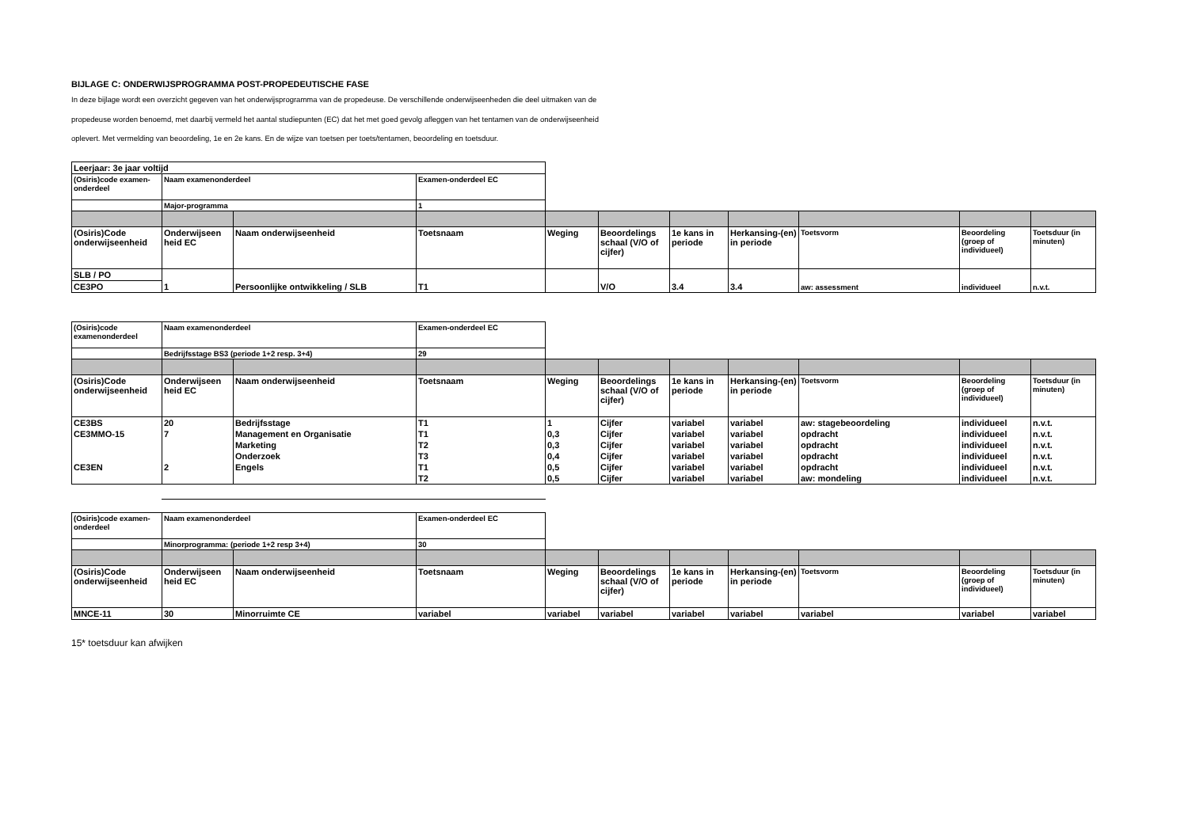BIJLAGE C: ONDERWIJSPROGRAMMA POST-PROPEDEUTISCHE FASE
In deze bijlage wordt een overzicht gegeven van het onderwijsprogramma van de propedeuse. De verschillende onderwijseenheden die deel uitmaken van de propedeuse worden benoemd, met daarbij vermeld het aantal studiepunten (EC) dat het met goed gevolg afleggen van het tentamen van de onderwijseenheid oplevert. Met vermelding van beoordeling, 1e en 2e kans. En de wijze van toetsen per toets/tentamen, beoordeling en toetsduur.
| Leerjaar: 3e jaar voltijd | | | | | | | | | | |
| (Osiris)code examen-onderdeel | Naam examenonderdeel | | Examen-onderdeel EC | | | | | | | |
| | Major-programma | | 1 | | | | | | | |
| (Osiris)Code onderwijseenheid | Onderwijseen heid EC | Naam onderwijseenheid | Toetsnaam | Weging | Beoordelings schaal (V/O of cijfer) | 1e kans in periode | Herkansing-(en) in periode | Toetsvorm | Beoordeling (groep of individueel) | Toetsduur (in minuten) |
| SLB / PO | 1 | Persoonlijke ontwikkeling / SLB | T1 | | V/O | 3.4 | 3.4 | aw: assessment | individueel | n.v.t. |
| CE3PO | | | | | | | | | | |
| (Osiris)code examenonderdeel | Naam examenonderdeel | | Examen-onderdeel EC | | | | | | | |
| | Bedrijfsstage BS3 (periode 1+2 resp. 3+4) | | 29 | | | | | | | |
| (Osiris)Code onderwijseenheid | Onderwijseen heid EC | Naam onderwijseenheid | Toetsnaam | Weging | Beoordelings schaal (V/O of cijfer) | 1e kans in periode | Herkansing-(en) in periode | Toetsvorm | Beoordeling (groep of individueel) | Toetsduur (in minuten) |
| CE3BS | 20 | Bedrijfsstage | T1 | 1 | Cijfer | variabel | variabel | aw: stagebeoordeling | individueel | n.v.t. |
| CE3MMO-15 | 7 | Management en Organisatie | T1 | 0,3 | Cijfer | variabel | variabel | opdracht | individueel | n.v.t. |
| | | Marketing | T2 | 0,3 | Cijfer | variabel | variabel | opdracht | individueel | n.v.t. |
| | | Onderzoek | T3 | 0,4 | Cijfer | variabel | variabel | opdracht | individueel | n.v.t. |
| CE3EN | 2 | Engels | T1 | 0,5 | Cijfer | variabel | variabel | opdracht | individueel | n.v.t. |
| | | | T2 | 0,5 | Cijfer | variabel | variabel | aw: mondeling | individueel | n.v.t. |
| (Osiris)code examen-onderdeel | Naam examenonderdeel | | Examen-onderdeel EC | | | | | | | |
| | Minorprogramma: (periode 1+2 resp 3+4) | | 30 | | | | | | | |
| (Osiris)Code onderwijseenheid | Onderwijseen heid EC | Naam onderwijseenheid | Toetsnaam | Weging | Beoordelings schaal (V/O of cijfer) | 1e kans in periode | Herkansing-(en) in periode | Toetsvorm | Beoordeling (groep of individueel) | Toetsduur (in minuten) |
| MNCE-11 | 30 | Minorruimte CE | variabel | variabel | variabel | variabel | variabel | variabel | variabel | variabel |
15* toetsduur kan afwijken